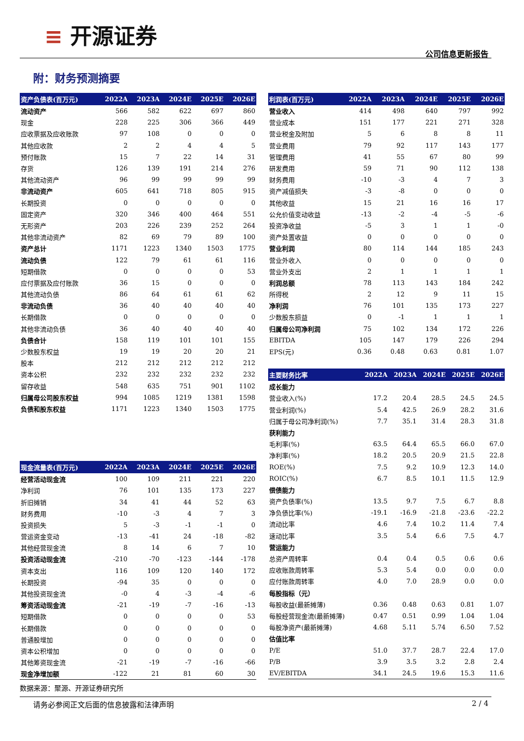≡ 开源证券
公司信息更新报告
附：财务预测摘要
| 资产负债表(百万元) | 2022A | 2023A | 2024E | 2025E | 2026E |
| --- | --- | --- | --- | --- | --- |
| 流动资产 | 566 | 582 | 622 | 697 | 860 |
| 现金 | 228 | 225 | 306 | 366 | 449 |
| 应收票据及应收账款 | 97 | 108 | 0 | 0 | 0 |
| 其他应收款 | 2 | 2 | 4 | 4 | 5 |
| 预付账款 | 15 | 7 | 22 | 14 | 31 |
| 存货 | 126 | 139 | 191 | 214 | 276 |
| 其他流动资产 | 96 | 99 | 99 | 99 | 99 |
| 非流动资产 | 605 | 641 | 718 | 805 | 915 |
| 长期投资 | 0 | 0 | 0 | 0 | 0 |
| 固定资产 | 320 | 346 | 400 | 464 | 551 |
| 无形资产 | 203 | 226 | 239 | 252 | 264 |
| 其他非流动资产 | 82 | 69 | 79 | 89 | 100 |
| 资产总计 | 1171 | 1223 | 1340 | 1503 | 1775 |
| 流动负债 | 122 | 79 | 61 | 61 | 116 |
| 短期借款 | 0 | 0 | 0 | 0 | 53 |
| 应付票据及应付账款 | 36 | 15 | 0 | 0 | 0 |
| 其他流动负债 | 86 | 64 | 61 | 61 | 62 |
| 非流动负债 | 36 | 40 | 40 | 40 | 40 |
| 长期借款 | 0 | 0 | 0 | 0 | 0 |
| 其他非流动负债 | 36 | 40 | 40 | 40 | 40 |
| 负债合计 | 158 | 119 | 101 | 101 | 155 |
| 少数股东权益 | 19 | 19 | 20 | 20 | 21 |
| 股本 | 212 | 212 | 212 | 212 | 212 |
| 资本公积 | 232 | 232 | 232 | 232 | 232 |
| 留存收益 | 548 | 635 | 751 | 901 | 1102 |
| 归属母公司股东权益 | 994 | 1085 | 1219 | 1381 | 1598 |
| 负债和股东权益 | 1171 | 1223 | 1340 | 1503 | 1775 |
| 现金流量表(百万元) | 2022A | 2023A | 2024E | 2025E | 2026E |
| --- | --- | --- | --- | --- | --- |
| 经营活动现金流 | 100 | 109 | 211 | 221 | 220 |
| 净利润 | 76 | 101 | 135 | 173 | 227 |
| 折旧摊销 | 34 | 41 | 44 | 52 | 63 |
| 财务费用 | -10 | -3 | 4 | 7 | 3 |
| 投资损失 | 5 | -3 | -1 | -1 | 0 |
| 营运资金变动 | -13 | -41 | 24 | -18 | -82 |
| 其他经营现金流 | 8 | 14 | 6 | 7 | 10 |
| 投资活动现金流 | -210 | -70 | -123 | -144 | -178 |
| 资本支出 | 116 | 109 | 120 | 140 | 172 |
| 长期投资 | -94 | 35 | 0 | 0 | 0 |
| 其他投资现金流 | -0 | 4 | -3 | -4 | -6 |
| 筹资活动现金流 | -21 | -19 | -7 | -16 | -13 |
| 短期借款 | 0 | 0 | 0 | 0 | 53 |
| 长期借款 | 0 | 0 | 0 | 0 | 0 |
| 普通股增加 | 0 | 0 | 0 | 0 | 0 |
| 资本公积增加 | 0 | 0 | 0 | 0 | 0 |
| 其他筹资现金流 | -21 | -19 | -7 | -16 | -66 |
| 现金净增加额 | -122 | 21 | 81 | 60 | 30 |
| 利润表(百万元) | 2022A | 2023A | 2024E | 2025E | 2026E |
| --- | --- | --- | --- | --- | --- |
| 营业收入 | 414 | 498 | 640 | 797 | 992 |
| 营业成本 | 151 | 177 | 221 | 271 | 328 |
| 营业税金及附加 | 5 | 6 | 8 | 8 | 11 |
| 营业费用 | 79 | 92 | 117 | 143 | 177 |
| 管理费用 | 41 | 55 | 67 | 80 | 99 |
| 研发费用 | 59 | 71 | 90 | 112 | 138 |
| 财务费用 | -10 | -3 | 4 | 7 | 3 |
| 资产减值损失 | -3 | -8 | 0 | 0 | 0 |
| 其他收益 | 15 | 21 | 16 | 16 | 17 |
| 公允价值变动收益 | -13 | -2 | -4 | -5 | -6 |
| 投资净收益 | -5 | 3 | 1 | 1 | -0 |
| 资产处置收益 | 0 | 0 | 0 | 0 | 0 |
| 营业利润 | 80 | 114 | 144 | 185 | 243 |
| 营业外收入 | 0 | 0 | 0 | 0 | 0 |
| 营业外支出 | 2 | 1 | 1 | 1 | 1 |
| 利润总额 | 78 | 113 | 143 | 184 | 242 |
| 所得税 | 2 | 12 | 9 | 11 | 15 |
| 净利润 | 76 | 101 | 135 | 173 | 227 |
| 少数股东损益 | 0 | -1 | 1 | 1 | 1 |
| 归属母公司净利润 | 75 | 102 | 134 | 172 | 226 |
| EBITDA | 105 | 147 | 179 | 226 | 294 |
| EPS(元) | 0.36 | 0.48 | 0.63 | 0.81 | 1.07 |
| 主要财务比率 | 2022A | 2023A | 2024E | 2025E | 2026E |
| --- | --- | --- | --- | --- | --- |
| 成长能力 | | | | | |
| 营业收入(%) | 17.2 | 20.4 | 28.5 | 24.5 | 24.5 |
| 营业利润(%) | 5.4 | 42.5 | 26.9 | 28.2 | 31.6 |
| 归属于母公司净利润(%) | 7.7 | 35.1 | 31.4 | 28.3 | 31.8 |
| 获利能力 | | | | | |
| 毛利率(%) | 63.5 | 64.4 | 65.5 | 66.0 | 67.0 |
| 净利率(%) | 18.2 | 20.5 | 20.9 | 21.5 | 22.8 |
| ROE(%) | 7.5 | 9.2 | 10.9 | 12.3 | 14.0 |
| ROIC(%) | 6.7 | 8.5 | 10.1 | 11.5 | 12.9 |
| 偿债能力 | | | | | |
| 资产负债率(%) | 13.5 | 9.7 | 7.5 | 6.7 | 8.8 |
| 净负债比率(%) | -19.1 | -16.9 | -21.8 | -23.6 | -22.2 |
| 流动比率 | 4.6 | 7.4 | 10.2 | 11.4 | 7.4 |
| 速动比率 | 3.5 | 5.4 | 6.6 | 7.5 | 4.7 |
| 营运能力 | | | | | |
| 总资产周转率 | 0.4 | 0.4 | 0.5 | 0.6 | 0.6 |
| 应收账款周转率 | 5.3 | 5.4 | 0.0 | 0.0 | 0.0 |
| 应付账款周转率 | 4.0 | 7.0 | 28.9 | 0.0 | 0.0 |
| 每股指标（元） | | | | | |
| 每股收益(最新摊薄) | 0.36 | 0.48 | 0.63 | 0.81 | 1.07 |
| 每股经营现金流(最新摊薄) | 0.47 | 0.51 | 0.99 | 1.04 | 1.04 |
| 每股净资产(最新摊薄) | 4.68 | 5.11 | 5.74 | 6.50 | 7.52 |
| 估值比率 | | | | | |
| P/E | 51.0 | 37.7 | 28.7 | 22.4 | 17.0 |
| P/B | 3.9 | 3.5 | 3.2 | 2.8 | 2.4 |
| EV/EBITDA | 34.1 | 24.5 | 19.6 | 15.3 | 11.6 |
数据来源：聚源、开源证券研究所
请务必参阅正文后面的信息披露和法律声明 2 / 4